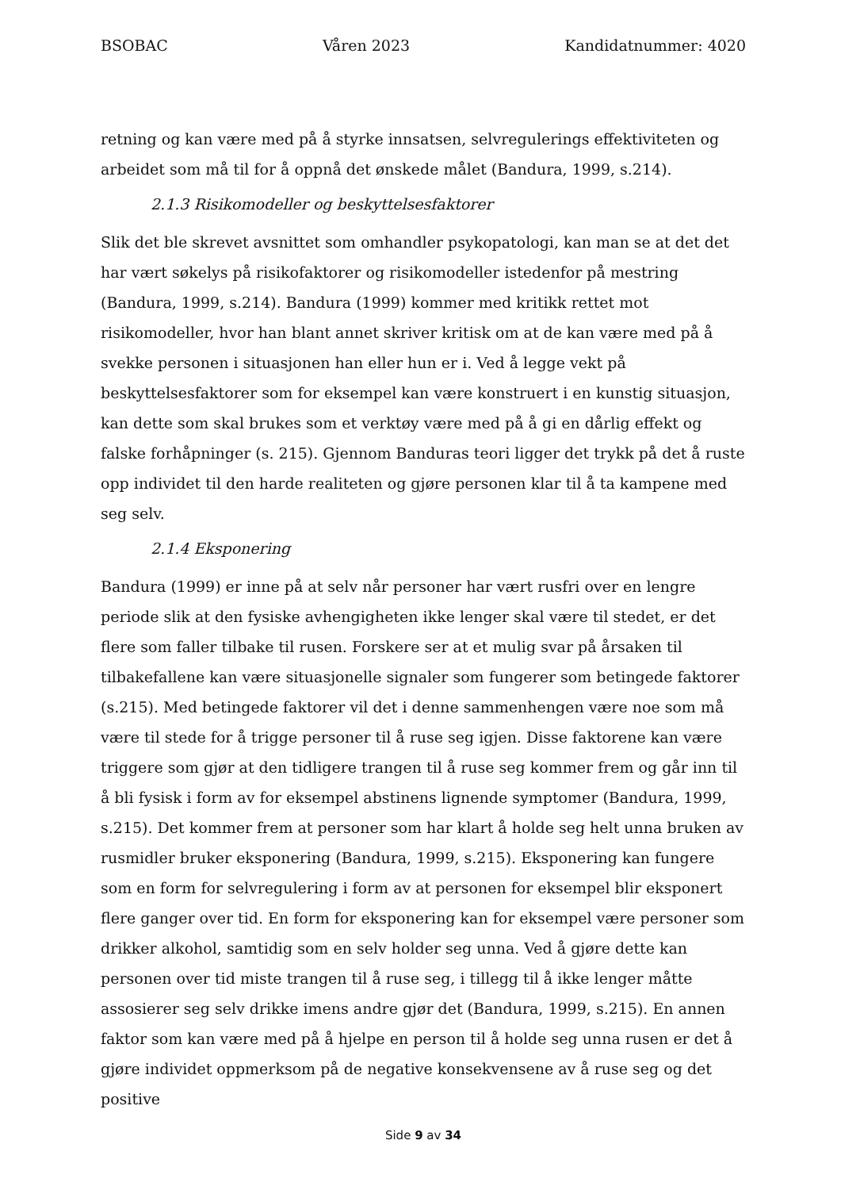BSOBAC Våren 2023 Kandidatnummer: 4020
retning og kan være med på å styrke innsatsen, selvregulerings effektiviteten og arbeidet som må til for å oppnå det ønskede målet (Bandura, 1999, s.214).
2.1.3 Risikomodeller og beskyttelsesfaktorer
Slik det ble skrevet avsnittet som omhandler psykopatologi, kan man se at det det har vært søkelys på risikofaktorer og risikomodeller istedenfor på mestring (Bandura, 1999, s.214). Bandura (1999) kommer med kritikk rettet mot risikomodeller, hvor han blant annet skriver kritisk om at de kan være med på å svekke personen i situasjonen han eller hun er i. Ved å legge vekt på beskyttelsesfaktorer som for eksempel kan være konstruert i en kunstig situasjon, kan dette som skal brukes som et verktøy være med på å gi en dårlig effekt og falske forhåpninger (s. 215). Gjennom Banduras teori ligger det trykk på det å ruste opp individet til den harde realiteten og gjøre personen klar til å ta kampene med seg selv.
2.1.4 Eksponering
Bandura (1999) er inne på at selv når personer har vært rusfri over en lengre periode slik at den fysiske avhengigheten ikke lenger skal være til stedet, er det flere som faller tilbake til rusen. Forskere ser at et mulig svar på årsaken til tilbakefallene kan være situasjonelle signaler som fungerer som betingede faktorer (s.215). Med betingede faktorer vil det i denne sammenhengen være noe som må være til stede for å trigge personer til å ruse seg igjen. Disse faktorene kan være triggere som gjør at den tidligere trangen til å ruse seg kommer frem og går inn til å bli fysisk i form av for eksempel abstinens lignende symptomer (Bandura, 1999, s.215). Det kommer frem at personer som har klart å holde seg helt unna bruken av rusmidler bruker eksponering (Bandura, 1999, s.215). Eksponering kan fungere som en form for selvregulering i form av at personen for eksempel blir eksponert flere ganger over tid. En form for eksponering kan for eksempel være personer som drikker alkohol, samtidig som en selv holder seg unna. Ved å gjøre dette kan personen over tid miste trangen til å ruse seg, i tillegg til å ikke lenger måtte assosierer seg selv drikke imens andre gjør det (Bandura, 1999, s.215). En annen faktor som kan være med på å hjelpe en person til å holde seg unna rusen er det å gjøre individet oppmerksom på de negative konsekvensene av å ruse seg og det positive
Side 9 av 34